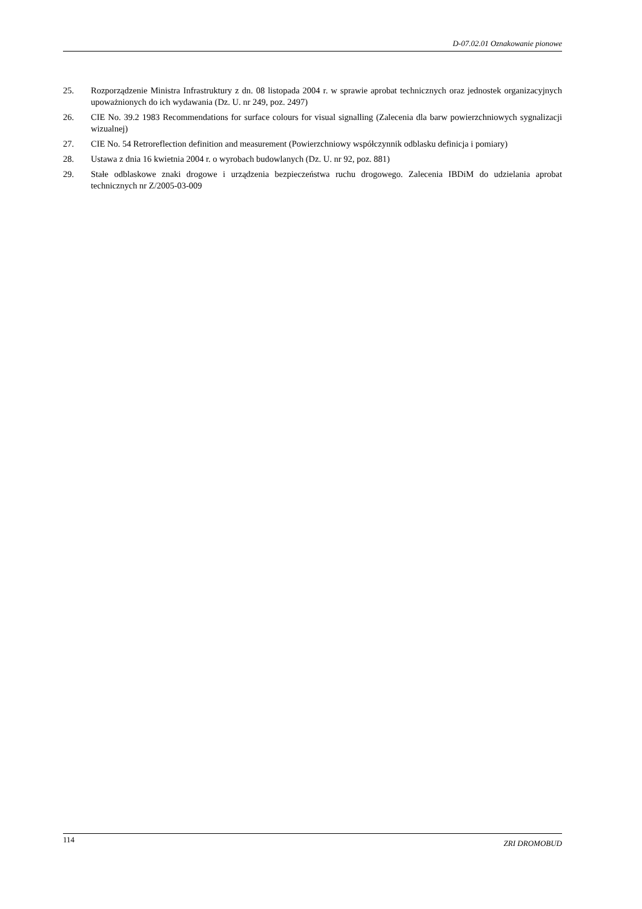D-07.02.01 Oznakowanie pionowe
25. Rozporządzenie Ministra Infrastruktury z dn. 08 listopada 2004 r. w sprawie aprobat technicznych oraz jednostek organizacyjnych upoważnionych do ich wydawania (Dz. U. nr 249, poz. 2497)
26. CIE No. 39.2 1983 Recommendations for surface colours for visual signalling (Zalecenia dla barw powierzchniowych sygnalizacji wizualnej)
27. CIE No. 54 Retroreflection definition and measurement (Powierzchniowy współczynnik odblasku definicja i pomiary)
28. Ustawa z dnia 16 kwietnia 2004 r. o wyrobach budowlanych (Dz. U. nr 92, poz. 881)
29. Stałe odblaskowe znaki drogowe i urządzenia bezpieczeństwa ruchu drogowego. Zalecenia IBDiM do udzielania aprobat technicznych nr Z/2005-03-009
114 ZRI DROMOBUD